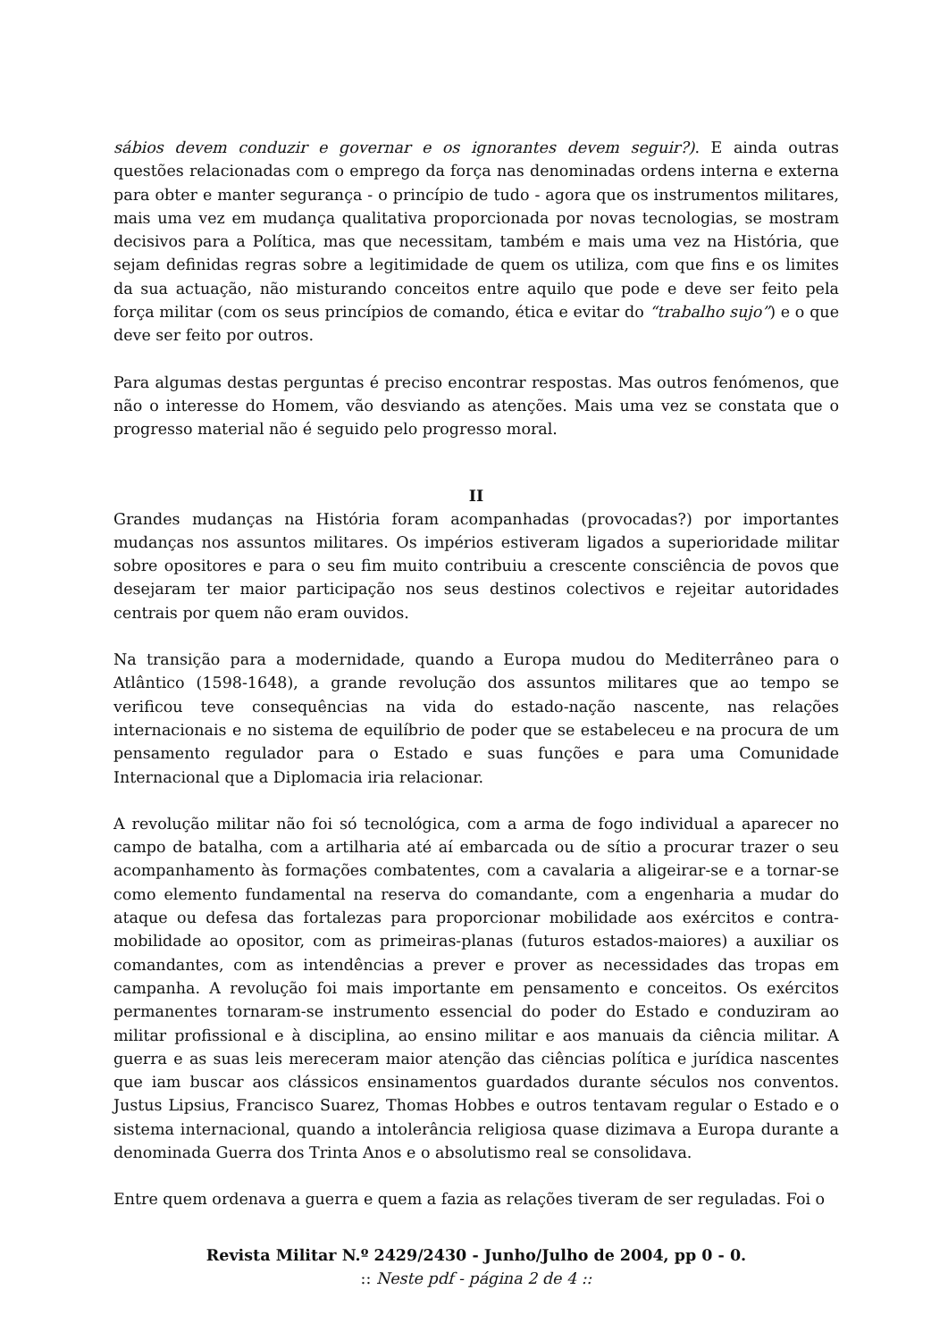sábios devem conduzir e governar e os ignorantes devem seguir?). E ainda outras questões relacionadas com o emprego da força nas denominadas ordens interna e externa para obter e manter segurança - o princípio de tudo - agora que os instrumentos militares, mais uma vez em mudança qualitativa proporcionada por novas tecnologias, se mostram decisivos para a Política, mas que necessitam, também e mais uma vez na História, que sejam definidas regras sobre a legitimidade de quem os utiliza, com que fins e os limites da sua actuação, não misturando conceitos entre aquilo que pode e deve ser feito pela força militar (com os seus princípios de comando, ética e evitar do “trabalho sujo”) e o que deve ser feito por outros.
Para algumas destas perguntas é preciso encontrar respostas. Mas outros fenómenos, que não o interesse do Homem, vão desviando as atenções. Mais uma vez se constata que o progresso material não é seguido pelo progresso moral.
II
Grandes mudanças na História foram acompanhadas (provocadas?) por importantes mudanças nos assuntos militares. Os impérios estiveram ligados a superioridade militar sobre opositores e para o seu fim muito contribuiu a crescente consciência de povos que desejaram ter maior participação nos seus destinos colectivos e rejeitar autoridades centrais por quem não eram ouvidos.
Na transição para a modernidade, quando a Europa mudou do Mediterrâneo para o Atlântico (1598-1648), a grande revolução dos assuntos militares que ao tempo se verificou teve consequências na vida do estado-nação nascente, nas relações internacionais e no sistema de equilíbrio de poder que se estabeleceu e na procura de um pensamento regulador para o Estado e suas funções e para uma Comunidade Internacional que a Diplomacia iria relacionar.
A revolução militar não foi só tecnológica, com a arma de fogo individual a aparecer no campo de batalha, com a artilharia até aí embarcada ou de sítio a procurar trazer o seu acompanhamento às formações combatentes, com a cavalaria a aligeirar-se e a tornar-se como elemento fundamental na reserva do comandante, com a engenharia a mudar do ataque ou defesa das fortalezas para proporcionar mobilidade aos exércitos e contra-mobilidade ao opositor, com as primeiras-planas (futuros estados-maiores) a auxiliar os comandantes, com as intendências a prever e prover as necessidades das tropas em campanha. A revolução foi mais importante em pensamento e conceitos. Os exércitos permanentes tornaram-se instrumento essencial do poder do Estado e conduziram ao militar profissional e à disciplina, ao ensino militar e aos manuais da ciência militar. A guerra e as suas leis mereceram maior atenção das ciências política e jurídica nascentes que iam buscar aos clássicos ensinamentos guardados durante séculos nos conventos. Justus Lipsius, Francisco Suarez, Thomas Hobbes e outros tentavam regular o Estado e o sistema internacional, quando a intolerância religiosa quase dizimava a Europa durante a denominada Guerra dos Trinta Anos e o absolutismo real se consolidava.
Entre quem ordenava a guerra e quem a fazia as relações tiveram de ser reguladas. Foi o
Revista Militar N.º 2429/2430 - Junho/Julho de 2004, pp 0 - 0.
:: Neste pdf - página 2 de 4 ::